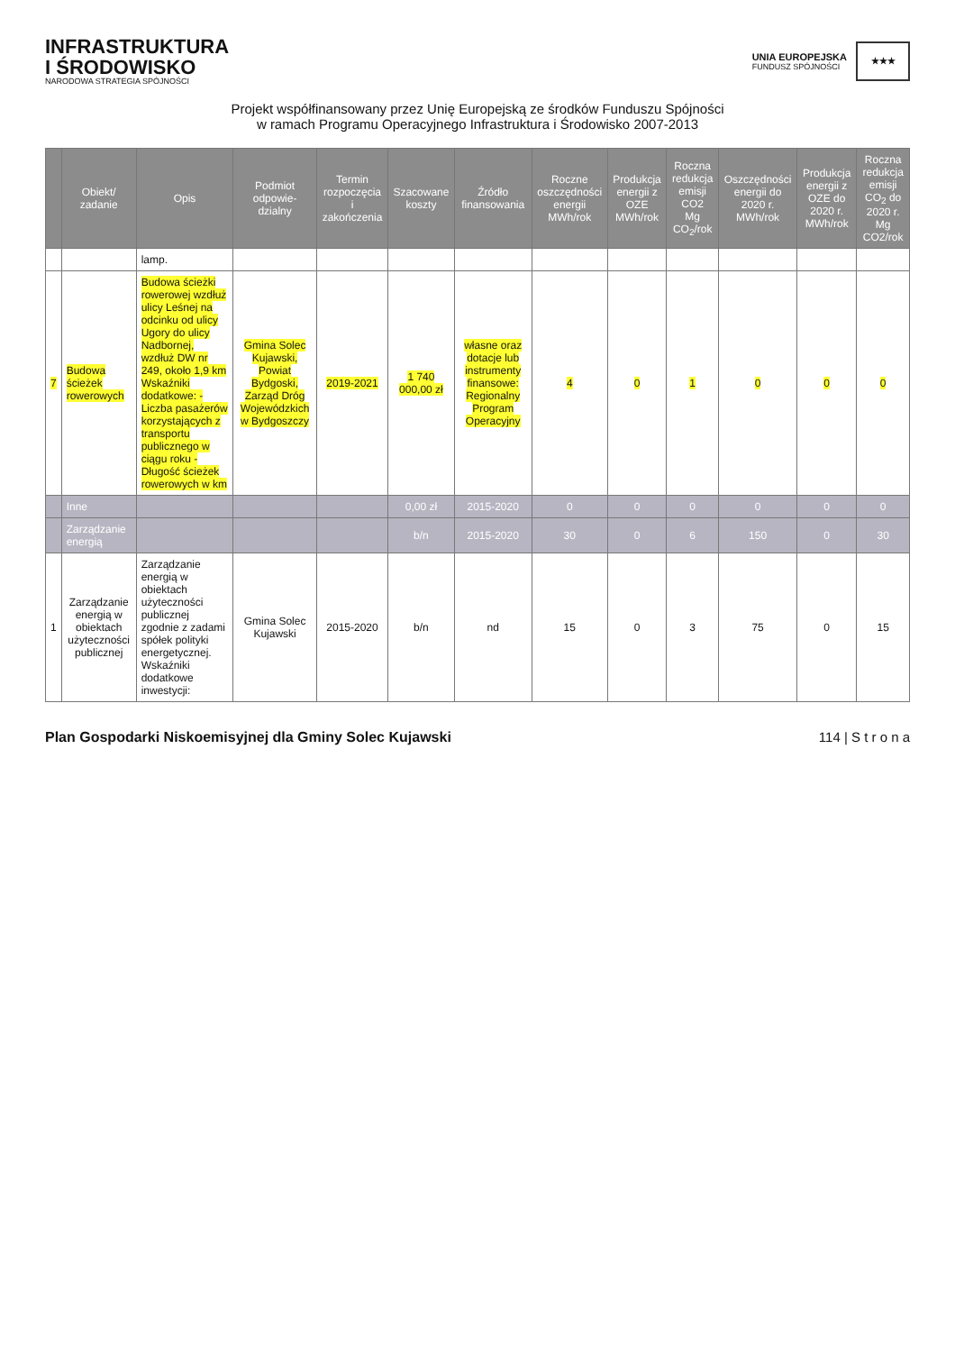INFRASTRUKTURA
I ŚRODOWISKO
NARODOWA STRATEGIA SPÓJNOŚCI
UNIA EUROPEJSKA
FUNDUSZ SPÓJNOŚCI
★★★
Projekt współfinansowany przez Unię Europejską ze środków Funduszu Spójności
w ramach Programu Operacyjnego Infrastruktura i Środowisko 2007-2013
| | Obiekt/ zadanie | Opis | Podmiot odpowie-dzialny | Termin rozpoczęcia i zakończenia | Szacowane koszty | Źródło finansowania | Roczne oszczędności energii MWh/rok | Produkcja energii z OZE MWh/rok | Roczna redukcja emisji CO2 Mg CO<sub>2</sub>/rok | Oszczędności energii do 2020 r. MWh/rok | Produkcja energii z OZE do 2020 r. MWh/rok | Roczna redukcja emisji CO<sub>2</sub> do 2020 r. Mg CO2/rok |
| --- | --- | --- | --- | --- | --- | --- | --- | --- | --- | --- | --- | --- |
| | | lamp. | | | | | | | | | | |
| 7 | Budowa ścieżek rowerowych | Budowa ścieżki rowerowej wzdłuż ulicy Leśnej na odcinku od ulicy Ugory do ulicy Nadbornej, wzdłuż DW nr 249, około 1,9 km Wskaźniki dodatkowe: - Liczba pasażerów korzystających z transportu publicznego w ciągu roku - Długość ścieżek rowerowych w km | Gmina Solec Kujawski, Powiat Bydgoski, Zarząd Dróg Wojewódzkich w Bydgoszczy | 2019-2021 | 1 740 000,00 zł | własne oraz dotacje lub instrumenty finansowe: Regionalny Program Operacyjny | 4 | 0 | 1 | 0 | 0 | 0 |
| | Inne | | | | 0,00 zł | 2015-2020 | 0 | 0 | 0 | 0 | 0 | 0 |
| | Zarządzanie energią | | | | b/n | 2015-2020 | 30 | 0 | 6 | 150 | 0 | 30 |
| 1 | Zarządzanie energią w obiektach użyteczności publicznej | Zarządzanie energią w obiektach użyteczności publicznej zgodnie z zadami spółek polityki energetycznej. Wskaźniki dodatkowe inwestycji: | Gmina Solec Kujawski | 2015-2020 | b/n | nd | 15 | 0 | 3 | 75 | 0 | 15 |
Plan Gospodarki Niskoemisyjnej dla Gminy Solec Kujawski 114 | S t r o n a